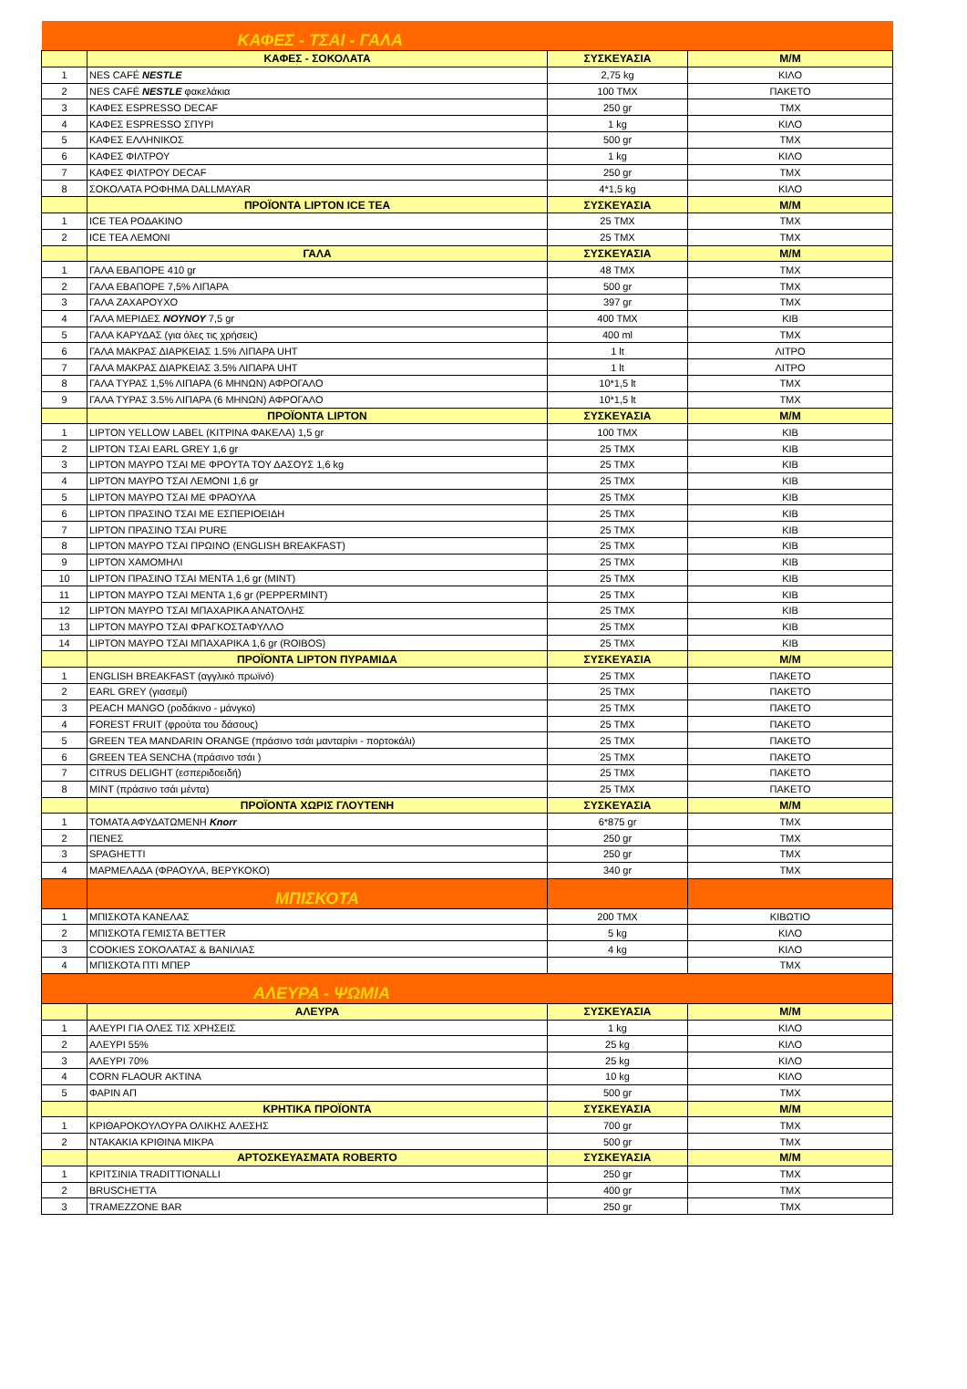| ΚΑΦΕΣ - ΤΣΑΙ - ΓΑΛΑ | | | |
| | ΚΑΦΕΣ - ΣΟΚΟΛΑΤΑ | ΣΥΣΚΕΥΑΣΙΑ | Μ/Μ |
| 1 | NES CAFÉ NESTLE | 2,75 kg | ΚΙΛΟ |
| 2 | NES CAFÉ NESTLE φακελάκια | 100 ΤΜΧ | ΠΑΚΕΤΟ |
| 3 | ΚΑΦΕΣ ESPRESSO DECAF | 250 gr | ΤΜΧ |
| 4 | ΚΑΦΕΣ ESPRESSO ΣΠΥΡΙ | 1 kg | ΚΙΛΟ |
| 5 | ΚΑΦΕΣ ΕΛΛΗΝΙΚΟΣ | 500 gr | ΤΜΧ |
| 6 | ΚΑΦΕΣ ΦΙΛΤΡΟΥ | 1 kg | ΚΙΛΟ |
| 7 | ΚΑΦΕΣ ΦΙΛΤΡΟΥ DECAF | 250 gr | ΤΜΧ |
| 8 | ΣΟΚΟΛΑΤΑ ΡΟΦΗΜΑ DALLMAYAR | 4*1,5 kg | ΚΙΛΟ |
| | ΠΡΟΪΟΝΤΑ LIPTON ICE TEA | ΣΥΣΚΕΥΑΣΙΑ | Μ/Μ |
| 1 | ICE TEA ΡΟΔΑΚΙΝΟ | 25 ΤΜΧ | ΤΜΧ |
| 2 | ICE TEA ΛΕΜΟΝΙ | 25 ΤΜΧ | ΤΜΧ |
| | ΓΑΛΑ | ΣΥΣΚΕΥΑΣΙΑ | Μ/Μ |
| 1 | ΓΑΛΑ ΕΒΑΠΟΡΕ 410 gr | 48 ΤΜΧ | ΤΜΧ |
| 2 | ΓΑΛΑ ΕΒΑΠΟΡΕ 7,5% ΛΙΠΑΡΑ | 500 gr | ΤΜΧ |
| 3 | ΓΑΛΑ ΖΑΧΑΡΟΥΧΟ | 397 gr | ΤΜΧ |
| 4 | ΓΑΛΑ ΜΕΡΙΔΕΣ ΝΟΥΝΟΥ 7,5 gr | 400 ΤΜΧ | ΚΙΒ |
| 5 | ΓΑΛΑ ΚΑΡΥΔΑΣ (για όλες τις χρήσεις) | 400 ml | ΤΜΧ |
| 6 | ΓΑΛΑ ΜΑΚΡΑΣ ΔΙΑΡΚΕΙΑΣ 1.5% ΛΙΠΑΡΑ UHT | 1 lt | ΛΙΤΡΟ |
| 7 | ΓΑΛΑ ΜΑΚΡΑΣ ΔΙΑΡΚΕΙΑΣ 3.5% ΛΙΠΑΡΑ UHT | 1 lt | ΛΙΤΡΟ |
| 8 | ΓΑΛΑ ΤΥΡΑΣ 1,5% ΛΙΠΑΡΑ (6 ΜΗΝΩΝ) ΑΦΡΟΓΑΛΟ | 10*1,5 lt | ΤΜΧ |
| 9 | ΓΑΛΑ ΤΥΡΑΣ 3.5% ΛΙΠΑΡΑ (6 ΜΗΝΩΝ) ΑΦΡΟΓΑΛΟ | 10*1,5 lt | ΤΜΧ |
| | ΠΡΟΪΟΝΤΑ LIPTON | ΣΥΣΚΕΥΑΣΙΑ | Μ/Μ |
| 1 | LIPTON YELLOW LABEL (ΚΙΤΡΙΝΑ ΦΑΚΕΛΑ) 1,5 gr | 100 ΤΜΧ | ΚΙΒ |
| 2 | LIPTON ΤΣΑΙ EARL GREY 1,6 gr | 25 ΤΜΧ | ΚΙΒ |
| 3 | LIPTON ΜΑΥΡΟ ΤΣΑΙ ΜΕ ΦΡΟΥΤΑ ΤΟΥ ΔΑΣΟΥΣ 1,6 kg | 25 ΤΜΧ | ΚΙΒ |
| 4 | LIPTON ΜΑΥΡΟ ΤΣΑΙ ΛΕΜΟΝΙ 1,6 gr | 25 ΤΜΧ | ΚΙΒ |
| 5 | LIPTON ΜΑΥΡΟ ΤΣΑΙ ΜΕ ΦΡΑΟΥΛΑ | 25 ΤΜΧ | ΚΙΒ |
| 6 | LIPTON ΠΡΑΣΙΝΟ ΤΣΑΙ ΜΕ ΕΣΠΕΡΙΟΕΙΔΗ | 25 ΤΜΧ | ΚΙΒ |
| 7 | LIPTON ΠΡΑΣΙΝΟ ΤΣΑΙ PURE | 25 ΤΜΧ | ΚΙΒ |
| 8 | LIPTON ΜΑΥΡΟ ΤΣΑΙ ΠΡΩΙΝΟ (ENGLISH BREAKFAST) | 25 ΤΜΧ | ΚΙΒ |
| 9 | LIPTON ΧΑΜΟΜΗΛΙ | 25 ΤΜΧ | ΚΙΒ |
| 10 | LIPTON ΠΡΑΣΙΝΟ ΤΣΑΙ ΜΕΝΤΑ 1,6 gr (MINT) | 25 ΤΜΧ | ΚΙΒ |
| 11 | LIPTON ΜΑΥΡΟ ΤΣΑΙ ΜΕΝΤΑ 1,6 gr (PEPPERMINT) | 25 ΤΜΧ | ΚΙΒ |
| 12 | LIPTON ΜΑΥΡΟ ΤΣΑΙ ΜΠΑΧΑΡΙΚΑ ΑΝΑΤΟΛΗΣ | 25 ΤΜΧ | ΚΙΒ |
| 13 | LIPTON ΜΑΥΡΟ ΤΣΑΙ ΦΡΑΓΚΟΣΤΑΦΥΛΛΟ | 25 ΤΜΧ | ΚΙΒ |
| 14 | LIPTON ΜΑΥΡΟ ΤΣΑΙ ΜΠΑΧΑΡΙΚΑ 1,6 gr (ROIBOS) | 25 ΤΜΧ | ΚΙΒ |
| | ΠΡΟΪΟΝΤΑ LIPTON ΠΥΡΑΜΙΔΑ | ΣΥΣΚΕΥΑΣΙΑ | Μ/Μ |
| 1 | ENGLISH BREAKFAST (αγγλικό πρωϊνό) | 25 ΤΜΧ | ΠΑΚΕΤΟ |
| 2 | EARL GREY (γιασεμί) | 25 ΤΜΧ | ΠΑΚΕΤΟ |
| 3 | PEACH MANGO (ροδάκινο - μάνγκο) | 25 ΤΜΧ | ΠΑΚΕΤΟ |
| 4 | FOREST FRUIT (φρούτα του δάσους) | 25 ΤΜΧ | ΠΑΚΕΤΟ |
| 5 | GREEN TEA MANDARIN ORANGE (πράσινο τσάι μανταρίνι - πορτοκάλι) | 25 ΤΜΧ | ΠΑΚΕΤΟ |
| 6 | GREEN TEA SENCHA (πράσινο τσάι ) | 25 ΤΜΧ | ΠΑΚΕΤΟ |
| 7 | CITRUS DELIGHT (εσπεριδοειδή) | 25 ΤΜΧ | ΠΑΚΕΤΟ |
| 8 | MINT (πράσινο τσάι μέντα) | 25 ΤΜΧ | ΠΑΚΕΤΟ |
| | ΠΡΟΪΟΝΤΑ ΧΩΡΙΣ ΓΛΟΥΤΕΝΗ | ΣΥΣΚΕΥΑΣΙΑ | Μ/Μ |
| 1 | ΤΟΜΑΤΑ ΑΦΥΔΑΤΩΜΕΝΗ Knorr | 6*875 gr | ΤΜΧ |
| 2 | ΠΕΝΕΣ | 250 gr | ΤΜΧ |
| 3 | SPAGHETTI | 250 gr | ΤΜΧ |
| 4 | ΜΑΡΜΕΛΑΔΑ (ΦΡΑΟΥΛΑ, ΒΕΡΥΚΟΚΟ) | 340 gr | ΤΜΧ |
| | ΜΠΙΣΚΟΤΑ | | |
| 1 | ΜΠΙΣΚΟΤΑ ΚΑΝΕΛΑΣ | 200 ΤΜΧ | ΚΙΒΩΤΙΟ |
| 2 | ΜΠΙΣΚΟΤΑ ΓΕΜΙΣΤΑ BETTER | 5 kg | ΚΙΛΟ |
| 3 | COOKIES ΣΟΚΟΛΑΤΑΣ & ΒΑΝΙΛΙΑΣ | 4 kg | ΚΙΛΟ |
| 4 | ΜΠΙΣΚΟΤΑ ΠΤΙ ΜΠΕΡ | | ΤΜΧ |
| ΑΛΕΥΡΑ - ΨΩΜΙΑ | | | |
| | ΑΛΕΥΡΑ | ΣΥΣΚΕΥΑΣΙΑ | Μ/Μ |
| 1 | ΑΛΕΥΡΙ ΓΙΑ ΟΛΕΣ ΤΙΣ ΧΡΗΣΕΙΣ | 1 kg | ΚΙΛΟ |
| 2 | ΑΛΕΥΡΙ 55% | 25 kg | ΚΙΛΟ |
| 3 | ΑΛΕΥΡΙ 70% | 25 kg | ΚΙΛΟ |
| 4 | CORN FLAOUR ΑΚΤΙΝΑ | 10 kg | ΚΙΛΟ |
| 5 | ΦΑΡΙΝ ΑΠ | 500 gr | ΤΜΧ |
| | ΚΡΗΤΙΚΑ ΠΡΟΪΟΝΤΑ | ΣΥΣΚΕΥΑΣΙΑ | Μ/Μ |
| 1 | ΚΡΙΘΑΡΟΚΟΥΛΟΥΡΑ ΟΛΙΚΗΣ ΑΛΕΣΗΣ | 700 gr | ΤΜΧ |
| 2 | ΝΤΑΚΑΚΙΑ ΚΡΙΘΙΝΑ ΜΙΚΡΑ | 500 gr | ΤΜΧ |
| | ΑΡΤΟΣΚΕΥΑΣΜΑΤΑ ROBERTO | ΣΥΣΚΕΥΑΣΙΑ | Μ/Μ |
| 1 | ΚΡΙΤΣΙΝΙΑ TRADITTIONALLI | 250 gr | ΤΜΧ |
| 2 | BRUSCHETTA | 400 gr | ΤΜΧ |
| 3 | TRAMEZZONE BAR | 250 gr | ΤΜΧ |